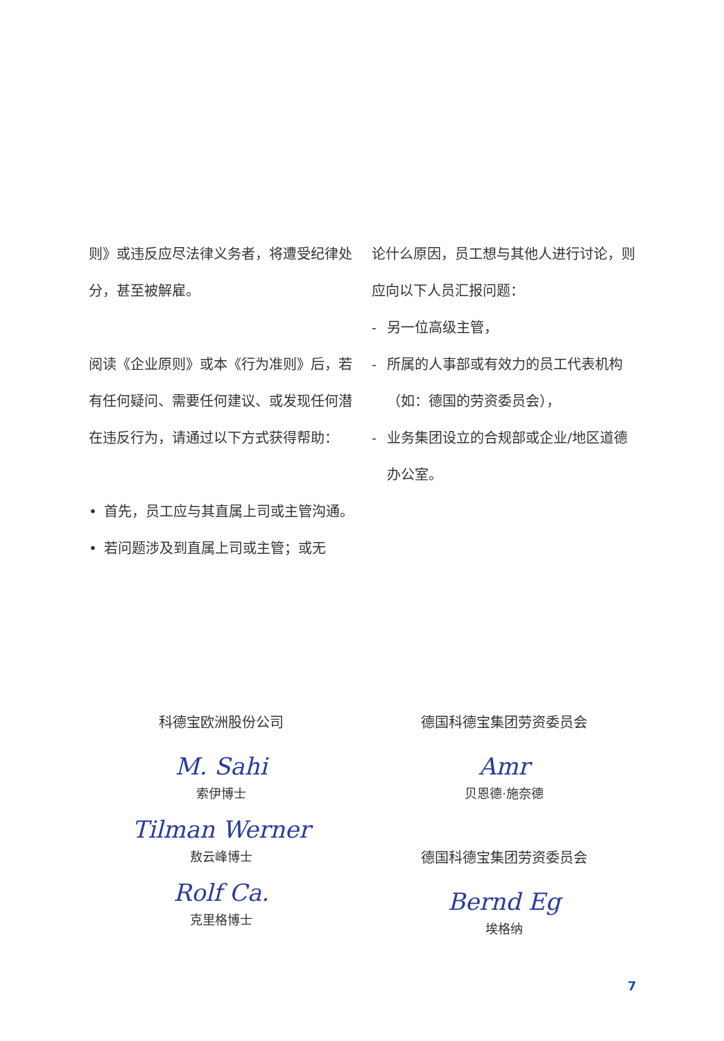则》或违反应尽法律义务者，将遭受纪律处分，甚至被解雇。
阅读《企业原则》或本《行为准则》后，若有任何疑问、需要任何建议、或发现任何潜在违反行为，请通过以下方式获得帮助：
• 首先，员工应与其直属上司或主管沟通。
• 若问题涉及到直属上司或主管；或无
论什么原因，员工想与其他人进行讨论，则应向以下人员汇报问题：
- 另一位高级主管，
- 所属的人事部或有效力的员工代表机构（如：德国的劳资委员会），
- 业务集团设立的合规部或企业/地区道德办公室。
科德宝欧洲股份公司
M. Sahi
索伊博士
Tilman Werner
敖云峰博士
Rolf Ca.
克里格博士
德国科德宝集团劳资委员会
Amr
贝恩德·施奈德
德国科德宝集团劳资委员会
Bernd Eg
埃格纳
7